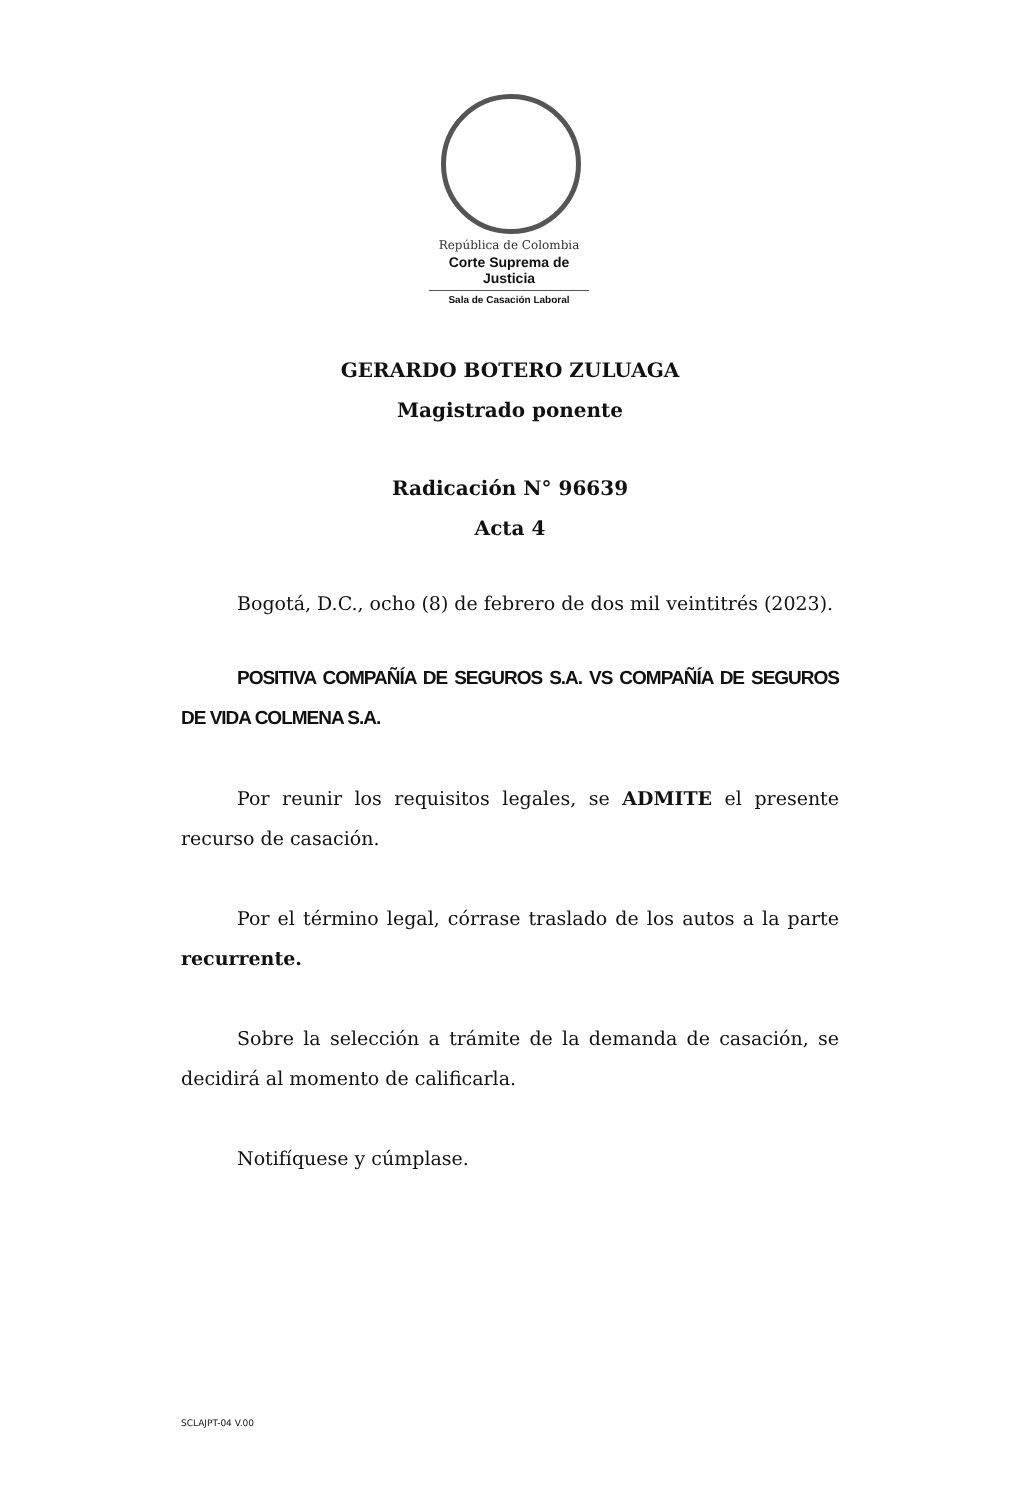República de Colombia
Corte Suprema de Justicia
Sala de Casación Laboral
GERARDO BOTERO ZULUAGA
Magistrado ponente
Radicación N° 96639
Acta 4
Bogotá, D.C., ocho (8) de febrero de dos mil veintitrés (2023).
POSITIVA COMPAÑÍA DE SEGUROS S.A. VS COMPAÑÍA DE SEGUROS DE VIDA COLMENA S.A.
Por reunir los requisitos legales, se ADMITE el presente recurso de casación.
Por el término legal, córrase traslado de los autos a la parte recurrente.
Sobre la selección a trámite de la demanda de casación, se decidirá al momento de calificarla.
Notifíquese y cúmplase.
SCLAJPT-04 V.00